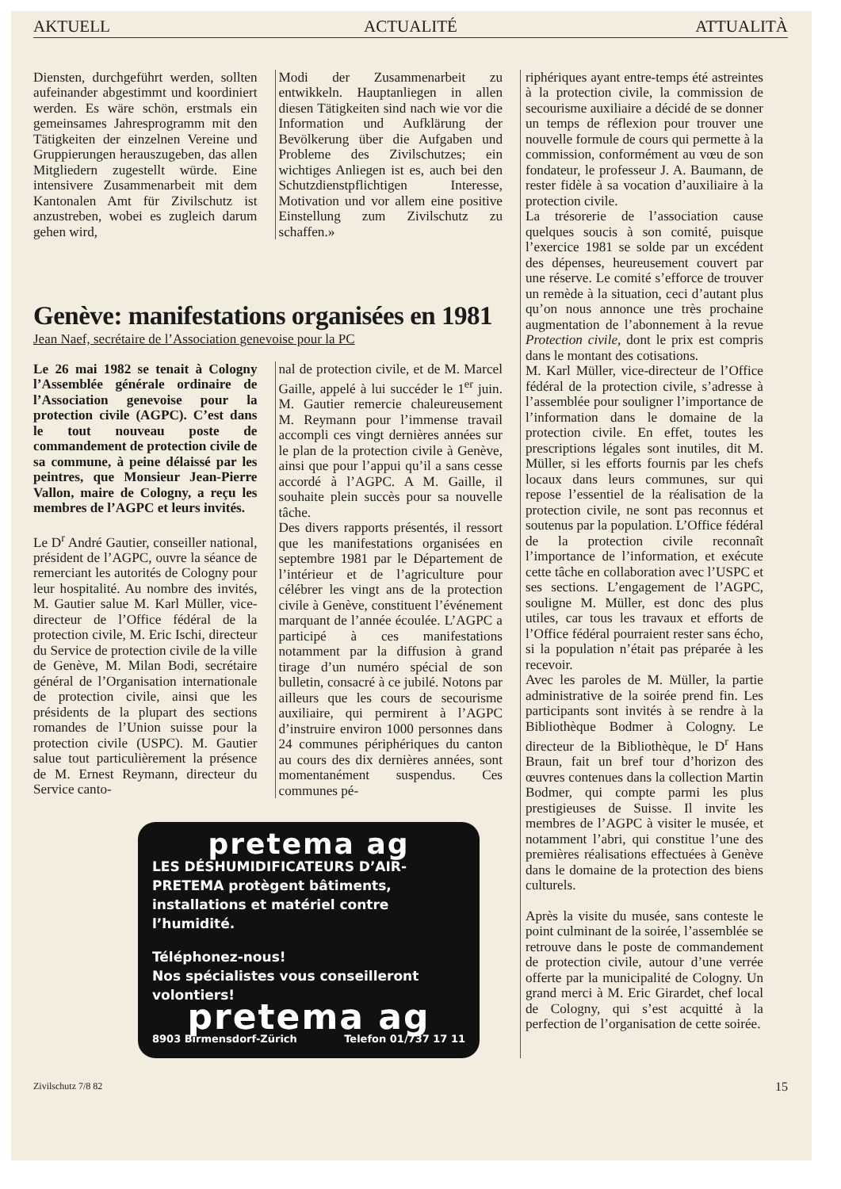AKTUELL ACTUALITÉ ATTUALITÀ
Diensten, durchgeführt werden, sollten aufeinander abgestimmt und koordiniert werden. Es wäre schön, erstmals ein gemeinsames Jahresprogramm mit den Tätigkeiten der einzelnen Vereine und Gruppierungen herauszugeben, das allen Mitgliedern zugestellt würde. Eine intensivere Zusammenarbeit mit dem Kantonalen Amt für Zivilschutz ist anzustreben, wobei es zugleich darum gehen wird,
Modi der Zusammenarbeit zu entwikkeln. Hauptanliegen in allen diesen Tätigkeiten sind nach wie vor die Information und Aufklärung der Bevölkerung über die Aufgaben und Probleme des Zivilschutzes; ein wichtiges Anliegen ist es, auch bei den Schutzdienstpflichtigen Interesse, Motivation und vor allem eine positive Einstellung zum Zivilschutz zu schaffen.»
Genève: manifestations organisées en 1981
Jean Naef, secrétaire de l’Association genevoise pour la PC
Le 26 mai 1982 se tenait à Cologny l’Assemblée générale ordinaire de l’Association genevoise pour la protection civile (AGPC). C’est dans le tout nouveau poste de commandement de protection civile de sa commune, à peine délaissé par les peintres, que Monsieur Jean-Pierre Vallon, maire de Cologny, a reçu les membres de l’AGPC et leurs invités.
Le D<sup>r</sup> André Gautier, conseiller national, président de l’AGPC, ouvre la séance de remerciant les autorités de Cologny pour leur hospitalité. Au nombre des invités, M. Gautier salue M. Karl Müller, vice-directeur de l’Office fédéral de la protection civile, M. Eric Ischi, directeur du Service de protection civile de la ville de Genève, M. Milan Bodi, secrétaire général de l’Organisation internationale de protection civile, ainsi que les présidents de la plupart des sections romandes de l’Union suisse pour la protection civile (USPC). M. Gautier salue tout particulièrement la présence de M. Ernest Reymann, directeur du Service canto-
nal de protection civile, et de M. Marcel Gaille, appelé à lui succéder le 1<sup>er</sup> juin. M. Gautier remercie chaleureusement M. Reymann pour l’immense travail accompli ces vingt dernières années sur le plan de la protection civile à Genève, ainsi que pour l’appui qu’il a sans cesse accordé à l’AGPC. A M. Gaille, il souhaite plein succès pour sa nouvelle tâche.
Des divers rapports présentés, il ressort que les manifestations organisées en septembre 1981 par le Département de l’intérieur et de l’agriculture pour célébrer les vingt ans de la protection civile à Genève, constituent l’événement marquant de l’année écoulée. L’AGPC a participé à ces manifestations notamment par la diffusion à grand tirage d’un numéro spécial de son bulletin, consacré à ce jubilé. Notons par ailleurs que les cours de secourisme auxiliaire, qui permirent à l’AGPC d’instruire environ 1000 personnes dans 24 communes périphériques du canton au cours des dix dernières années, sont momentanément suspendus. Ces communes pé-
pretema ag
LES DÉSHUMIDIFICATEURS D’AIR-PRETEMA protègent bâtiments, installations et matériel contre l’humidité.
Téléphonez-nous!
Nos spécialistes vous conseilleront volontiers!
pretema ag
8903 Birmensdorf-Zürich Telefon 01/737 17 11
riphériques ayant entre-temps été astreintes à la protection civile, la commission de secourisme auxiliaire a décidé de se donner un temps de réflexion pour trouver une nouvelle formule de cours qui permette à la commission, conformément au vœu de son fondateur, le professeur J. A. Baumann, de rester fidèle à sa vocation d’auxiliaire à la protection civile.
La trésorerie de l’association cause quelques soucis à son comité, puisque l’exercice 1981 se solde par un excédent des dépenses, heureusement couvert par une réserve. Le comité s’efforce de trouver un remède à la situation, ceci d’autant plus qu’on nous annonce une très prochaine augmentation de l’abonnement à la revue Protection civile, dont le prix est compris dans le montant des cotisations.
M. Karl Müller, vice-directeur de l’Office fédéral de la protection civile, s’adresse à l’assemblée pour souligner l’importance de l’information dans le domaine de la protection civile. En effet, toutes les prescriptions légales sont inutiles, dit M. Müller, si les efforts fournis par les chefs locaux dans leurs communes, sur qui repose l’essentiel de la réalisation de la protection civile, ne sont pas reconnus et soutenus par la population. L’Office fédéral de la protection civile reconnaît l’importance de l’information, et exécute cette tâche en collaboration avec l’USPC et ses sections. L’engagement de l’AGPC, souligne M. Müller, est donc des plus utiles, car tous les travaux et efforts de l’Office fédéral pourraient rester sans écho, si la population n’était pas préparée à les recevoir.
Avec les paroles de M. Müller, la partie administrative de la soirée prend fin. Les participants sont invités à se rendre à la Bibliothèque Bodmer à Cologny. Le directeur de la Bibliothèque, le D<sup>r</sup> Hans Braun, fait un bref tour d’horizon des œuvres contenues dans la collection Martin Bodmer, qui compte parmi les plus prestigieuses de Suisse. Il invite les membres de l’AGPC à visiter le musée, et notamment l’abri, qui constitue l’une des premières réalisations effectuées à Genève dans le domaine de la protection des biens culturels.
Après la visite du musée, sans conteste le point culminant de la soirée, l’assemblée se retrouve dans le poste de commandement de protection civile, autour d’une verrée offerte par la municipalité de Cologny. Un grand merci à M. Eric Girardet, chef local de Cologny, qui s’est acquitté à la perfection de l’organisation de cette soirée.
Zivilschutz 7/8 82 15